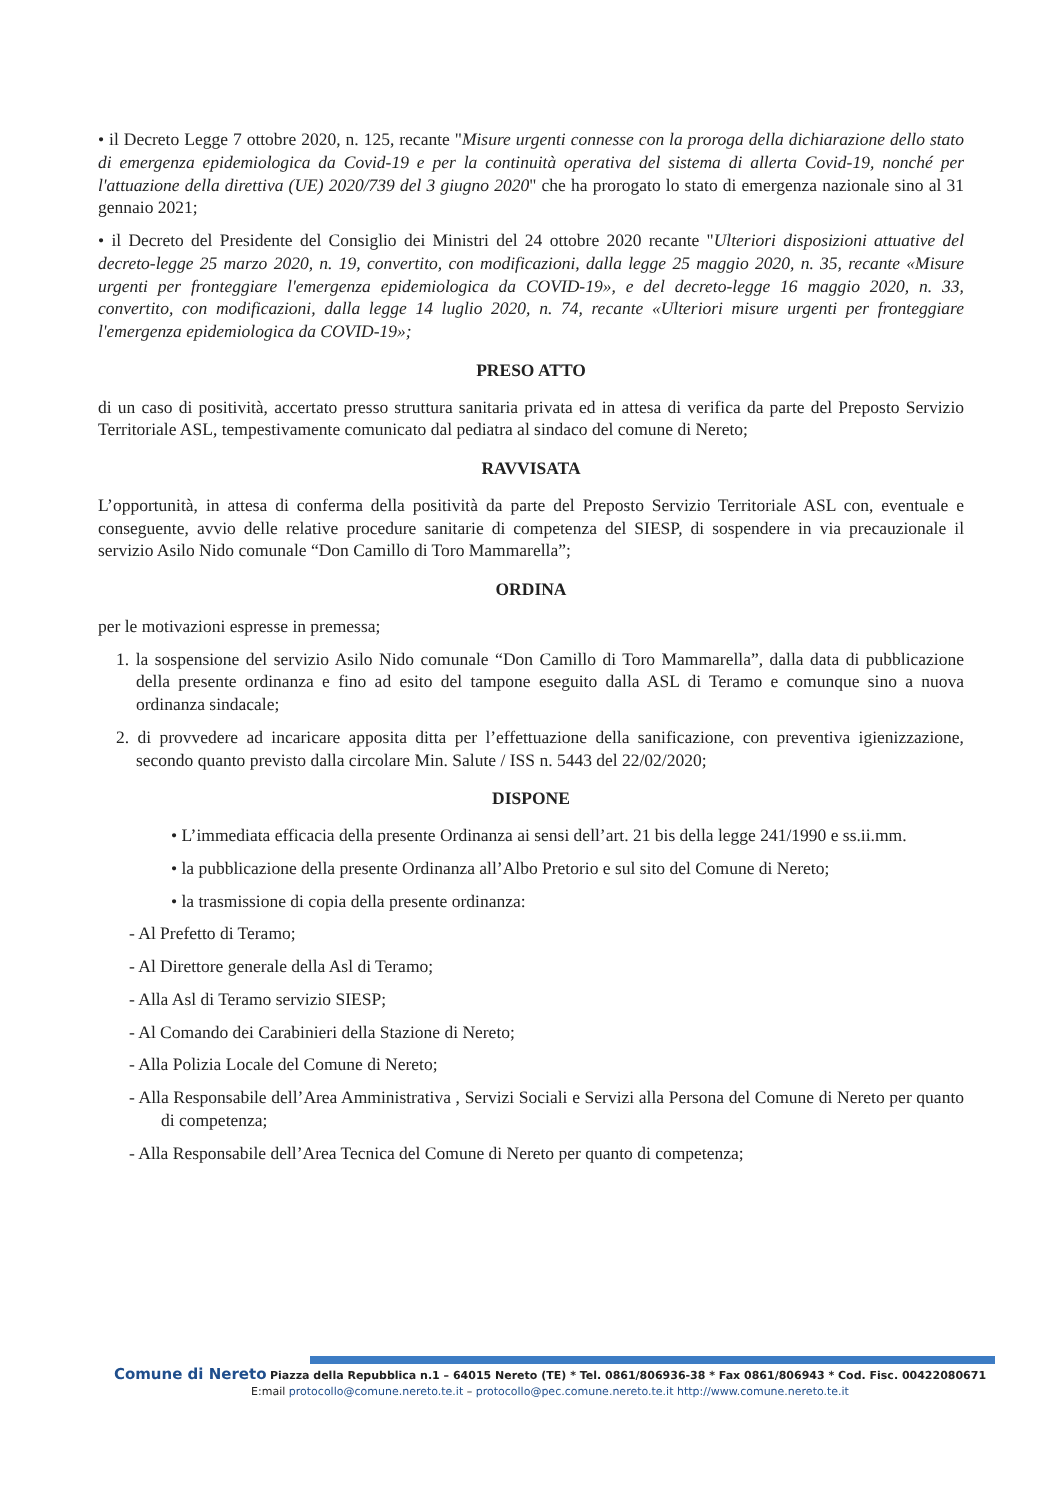• il Decreto Legge 7 ottobre 2020, n. 125, recante "Misure urgenti connesse con la proroga della dichiarazione dello stato di emergenza epidemiologica da Covid-19 e per la continuità operativa del sistema di allerta Covid-19, nonché per l'attuazione della direttiva (UE) 2020/739 del 3 giugno 2020" che ha prorogato lo stato di emergenza nazionale sino al 31 gennaio 2021;
• il Decreto del Presidente del Consiglio dei Ministri del 24 ottobre 2020 recante "Ulteriori disposizioni attuative del decreto-legge 25 marzo 2020, n. 19, convertito, con modificazioni, dalla legge 25 maggio 2020, n. 35, recante «Misure urgenti per fronteggiare l'emergenza epidemiologica da COVID-19», e del decreto-legge 16 maggio 2020, n. 33, convertito, con modificazioni, dalla legge 14 luglio 2020, n. 74, recante «Ulteriori misure urgenti per fronteggiare l'emergenza epidemiologica da COVID-19»;
PRESO ATTO
di un caso di positività, accertato presso struttura sanitaria privata ed in attesa di verifica da parte del Preposto Servizio Territoriale ASL, tempestivamente comunicato dal pediatra al sindaco del comune di Nereto;
RAVVISATA
L’opportunità, in attesa di conferma della positività da parte del Preposto Servizio Territoriale ASL con, eventuale e conseguente, avvio delle relative procedure sanitarie di competenza del SIESP, di sospendere in via precauzionale il servizio Asilo Nido comunale “Don Camillo di Toro Mammarella”;
ORDINA
per le motivazioni espresse in premessa;
1. la sospensione del servizio Asilo Nido comunale “Don Camillo di Toro Mammarella”, dalla data di pubblicazione della presente ordinanza e fino ad esito del tampone eseguito dalla ASL di Teramo e comunque sino a nuova ordinanza sindacale;
2. di provvedere ad incaricare apposita ditta per l’effettuazione della sanificazione, con preventiva igienizzazione, secondo quanto previsto dalla circolare Min. Salute / ISS n. 5443 del 22/02/2020;
DISPONE
• L’immediata efficacia della presente Ordinanza ai sensi dell’art. 21 bis della legge 241/1990 e ss.ii.mm.
• la pubblicazione della presente Ordinanza all’Albo Pretorio e sul sito del Comune di Nereto;
• la trasmissione di copia della presente ordinanza:
- Al Prefetto di Teramo;
- Al Direttore generale della Asl di Teramo;
- Alla Asl di Teramo servizio SIESP;
- Al Comando dei Carabinieri della Stazione di Nereto;
- Alla Polizia Locale del Comune di Nereto;
- Alla Responsabile dell’Area Amministrativa , Servizi Sociali e Servizi alla Persona del Comune di Nereto per quanto di competenza;
- Alla Responsabile dell’Area Tecnica del Comune di Nereto per quanto di competenza;
Comune di Nereto Piazza della Repubblica n.1 – 64015 Nereto (TE) * Tel. 0861/806936-38 * Fax 0861/806943 * Cod. Fisc. 00422080671
E:mail protocollo@comune.nereto.te.it – protocollo@pec.comune.nereto.te.it http://www.comune.nereto.te.it